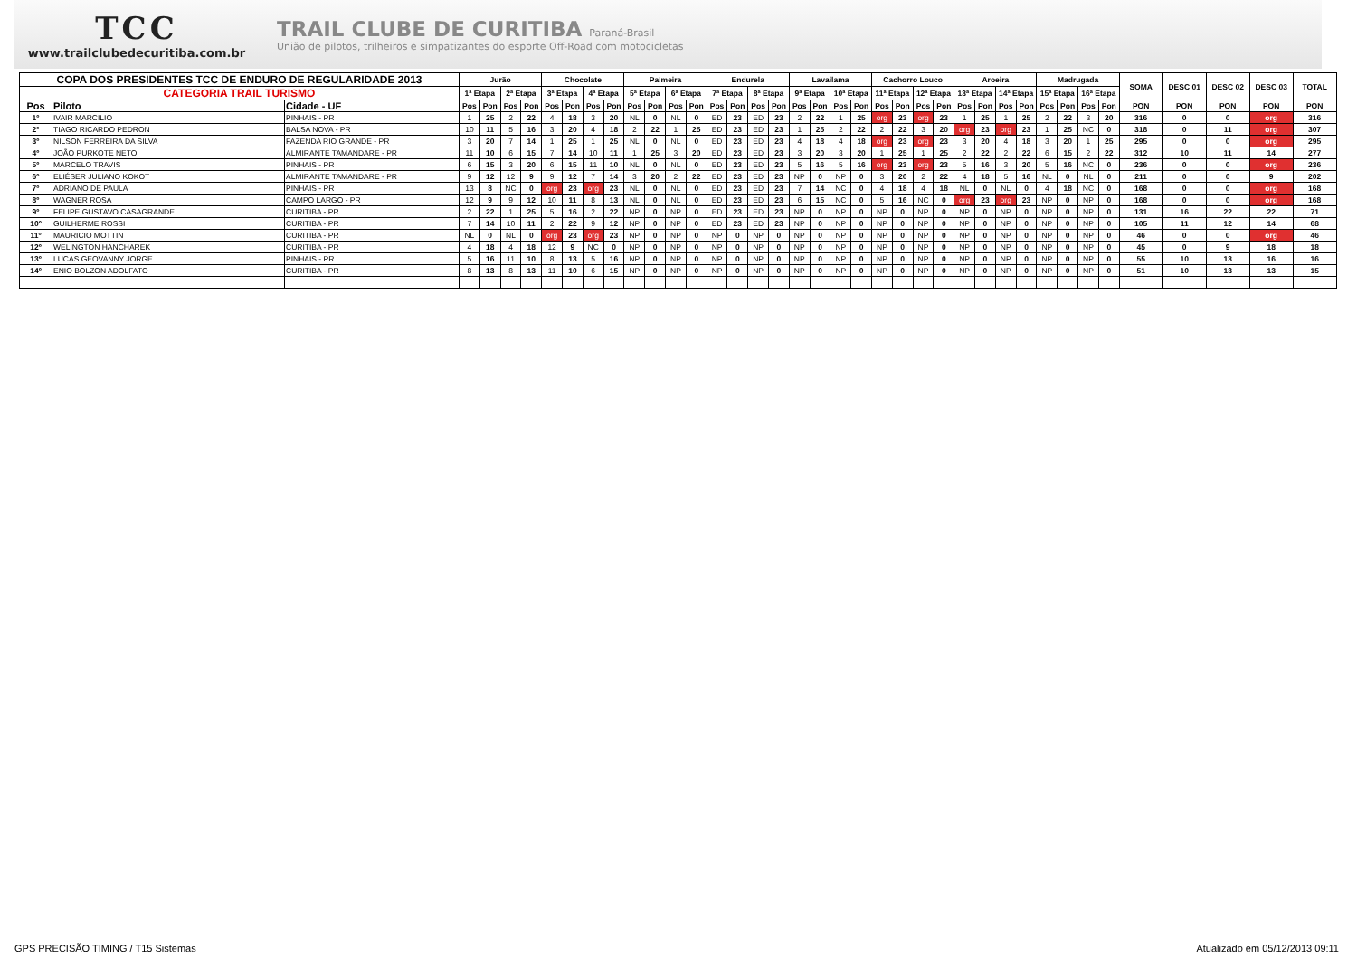TCC
www.trailclubedecuritiba.com.br
TRAIL CLUBE DE CURITIBA Paraná-Brasil
União de pilotos, trilheiros e simpatizantes do esporte Off-Road com motocicletas
| COPA DOS PRESIDENTES TCC DE ENDURO DE REGULARIDADE 2013 | | | Jurão | | | | Chocolate | | | | Palmeira | | | | Endurela | | | | Lavailama | | | | Cachorro Louco | | | | Aroeira | | | | Madrugada | | | | SOMA | DESC 01 | DESC 02 | DESC 03 | TOTAL |
| --- | --- | --- | --- | --- | --- | --- | --- | --- | --- | --- | --- | --- | --- | --- | --- | --- | --- | --- | --- | --- | --- | --- | --- | --- | --- | --- | --- | --- | --- | --- | --- | --- | --- | --- | --- | --- | --- | --- | --- |
| CATEGORIA TRAIL TURISMO | | | 1ª Etapa | | 2ª Etapa | | 3ª Etapa | | 4ª Etapa | | 5ª Etapa | | 6ª Etapa | | 7ª Etapa | | 8ª Etapa | | 9ª Etapa | | 10ª Etapa | | 11ª Etapa | | 12ª Etapa | | 13ª Etapa | | 14ª Etapa | | 15ª Etapa | | 16ª Etapa | | | | | | |
| Pos | Piloto | Cidade - UF | Pos | Pon | Pos | Pon | Pos | Pon | Pos | Pon | Pos | Pon | Pos | Pon | Pos | Pon | Pos | Pon | Pos | Pon | Pos | Pon | Pos | Pon | Pos | Pon | Pos | Pon | Pos | Pon | Pos | Pon | Pos | Pon | PON | PON | PON | PON | PON |
| 1º | IVAIR MARCILIO | PINHAIS - PR | 1 | 25 | 2 | 22 | 4 | 18 | 3 | 20 | NL | 0 | NL | 0 | ED | 23 | ED | 23 | 2 | 22 | 1 | 25 | org | 23 | org | 23 | 1 | 25 | 1 | 25 | 2 | 22 | 3 | 20 | 316 | 0 | 0 | org | 316 |
| 2º | TIAGO RICARDO PEDRON | BALSA NOVA - PR | 10 | 11 | 5 | 16 | 3 | 20 | 4 | 18 | 2 | 22 | 1 | 25 | ED | 23 | ED | 23 | 1 | 25 | 2 | 22 | 2 | 22 | 3 | 20 | org | 23 | org | 23 | 1 | 25 | NC | 0 | 318 | 0 | 11 | org | 307 |
| 3º | NILSON FERREIRA DA SILVA | FAZENDA RIO GRANDE - PR | 3 | 20 | 7 | 14 | 1 | 25 | 1 | 25 | NL | 0 | NL | 0 | ED | 23 | ED | 23 | 4 | 18 | 4 | 18 | org | 23 | org | 23 | 3 | 20 | 4 | 18 | 3 | 20 | 1 | 25 | 295 | 0 | 0 | org | 295 |
| 4º | JOÃO PURKOTE NETO | ALMIRANTE TAMANDARE - PR | 11 | 10 | 6 | 15 | 7 | 14 | 10 | 11 | 1 | 25 | 3 | 20 | ED | 23 | ED | 23 | 3 | 20 | 3 | 20 | 1 | 25 | 1 | 25 | 2 | 22 | 2 | 22 | 6 | 15 | 2 | 22 | 312 | 10 | 11 | 14 | 277 |
| 5º | MARCELO TRAVIS | PINHAIS - PR | 6 | 15 | 3 | 20 | 6 | 15 | 11 | 10 | NL | 0 | NL | 0 | ED | 23 | ED | 23 | 5 | 16 | 5 | 16 | org | 23 | org | 23 | 5 | 16 | 3 | 20 | 5 | 16 | NC | 0 | 236 | 0 | 0 | org | 236 |
| 6º | ELIÉSER JULIANO KOKOT | ALMIRANTE TAMANDARE - PR | 9 | 12 | 12 | 9 | 9 | 12 | 7 | 14 | 3 | 20 | 2 | 22 | ED | 23 | ED | 23 | NP | 0 | NP | 0 | 3 | 20 | 2 | 22 | 4 | 18 | 5 | 16 | NL | 0 | NL | 0 | 211 | 0 | 0 | 9 | 202 |
| 7º | ADRIANO DE PAULA | PINHAIS - PR | 13 | 8 | NC | 0 | org | 23 | org | 23 | NL | 0 | NL | 0 | ED | 23 | ED | 23 | 7 | 14 | NC | 0 | 4 | 18 | 4 | 18 | NL | 0 | NL | 0 | 4 | 18 | NC | 0 | 168 | 0 | 0 | org | 168 |
| 8º | WAGNER ROSA | CAMPO LARGO - PR | 12 | 9 | 9 | 12 | 10 | 11 | 8 | 13 | NL | 0 | NL | 0 | ED | 23 | ED | 23 | 6 | 15 | NC | 0 | 5 | 16 | NC | 0 | org | 23 | org | 23 | NP | 0 | NP | 0 | 168 | 0 | 0 | org | 168 |
| 9º | FELIPE GUSTAVO CASAGRANDE | CURITIBA - PR | 2 | 22 | 1 | 25 | 5 | 16 | 2 | 22 | NP | 0 | NP | 0 | ED | 23 | ED | 23 | NP | 0 | NP | 0 | NP | 0 | NP | 0 | NP | 0 | NP | 0 | NP | 0 | NP | 0 | 131 | 16 | 22 | 22 | 71 |
| 10º | GUILHERME ROSSI | CURITIBA - PR | 7 | 14 | 10 | 11 | 2 | 22 | 9 | 12 | NP | 0 | NP | 0 | ED | 23 | ED | 23 | NP | 0 | NP | 0 | NP | 0 | NP | 0 | NP | 0 | NP | 0 | NP | 0 | NP | 0 | 105 | 11 | 12 | 14 | 68 |
| 11º | MAURICIO MOTTIN | CURITIBA - PR | NL | 0 | NL | 0 | org | 23 | org | 23 | NP | 0 | NP | 0 | NP | 0 | NP | 0 | NP | 0 | NP | 0 | NP | 0 | NP | 0 | NP | 0 | NP | 0 | NP | 0 | NP | 0 | 46 | 0 | 0 | org | 46 |
| 12º | WELINGTON HANCHAREK | CURITIBA - PR | 4 | 18 | 4 | 18 | 12 | 9 | NC | 0 | NP | 0 | NP | 0 | NP | 0 | NP | 0 | NP | 0 | NP | 0 | NP | 0 | NP | 0 | NP | 0 | NP | 0 | NP | 0 | NP | 0 | 45 | 0 | 9 | 18 | 18 |
| 13º | LUCAS GEOVANNY JORGE | PINHAIS - PR | 5 | 16 | 11 | 10 | 8 | 13 | 5 | 16 | NP | 0 | NP | 0 | NP | 0 | NP | 0 | NP | 0 | NP | 0 | NP | 0 | NP | 0 | NP | 0 | NP | 0 | NP | 0 | NP | 0 | 55 | 10 | 13 | 16 | 16 |
| 14º | ENIO BOLZON ADOLFATO | CURITIBA - PR | 8 | 13 | 8 | 13 | 11 | 10 | 6 | 15 | NP | 0 | NP | 0 | NP | 0 | NP | 0 | NP | 0 | NP | 0 | NP | 0 | NP | 0 | NP | 0 | NP | 0 | NP | 0 | NP | 0 | 51 | 10 | 13 | 13 | 15 |
GPS PRECISÃO TIMING / T15 Sistemas Atualizado em 05/12/2013 09:11